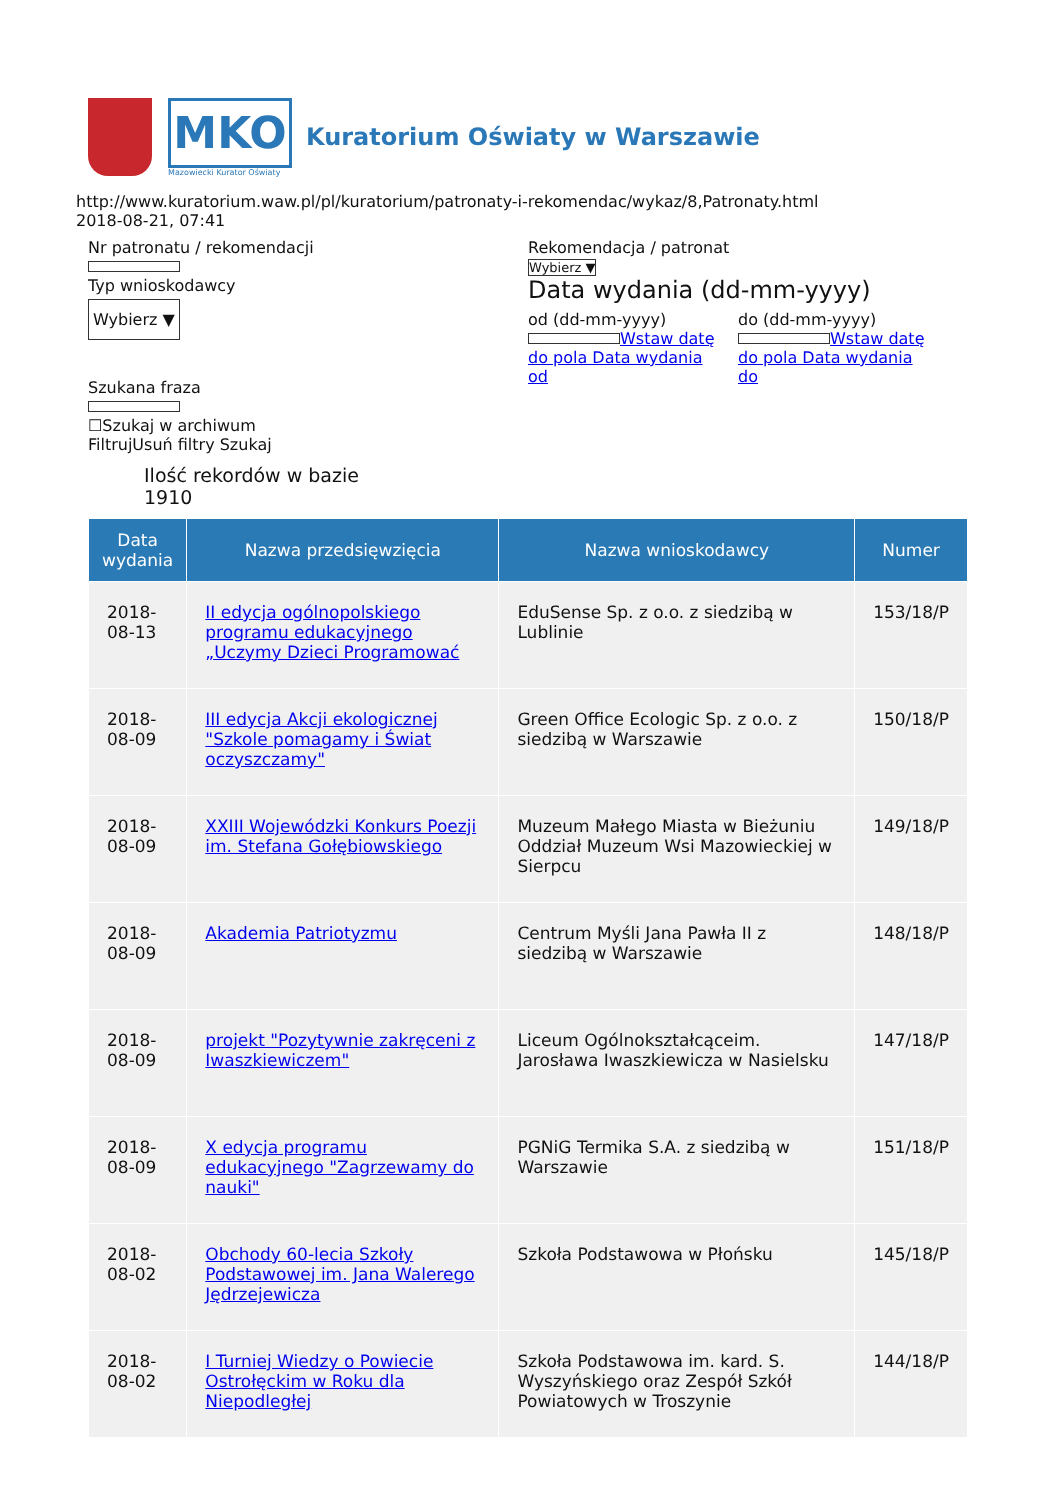MKO
Mazowiecki Kurator Oświaty
Kuratorium Oświaty w Warszawie
http://www.kuratorium.waw.pl/pl/kuratorium/patronaty-i-rekomendac/wykaz/8,Patronaty.html
2018-08-21, 07:41
Nr patronatu / rekomendacji
Typ wnioskodawcy
Wybierz ▼
Szukana fraza
☐Szukaj w archiwum
FiltrujUsuń filtry Szukaj
Rekomendacja / patronat
Wybierz ▼
Data wydania (dd-mm-yyyy)
od (dd-mm-yyyy)
Wstaw datę do pola Data wydania od
do (dd-mm-yyyy)
Wstaw datę do pola Data wydania do
Ilość rekordów w bazie
1910
| Data wydania | Nazwa przedsięwzięcia | Nazwa wnioskodawcy | Numer |
| --- | --- | --- | --- |
| 2018-08-13 | II edycja ogólnopolskiego programu edukacyjnego „Uczymy Dzieci Programować | EduSense Sp. z o.o. z siedzibą w Lublinie | 153/18/P |
| 2018-08-09 | III edycja Akcji ekologicznej "Szkole pomagamy i Świat oczyszczamy" | Green Office Ecologic Sp. z o.o. z siedzibą w Warszawie | 150/18/P |
| 2018-08-09 | XXIII Wojewódzki Konkurs Poezji im. Stefana Gołębiowskiego | Muzeum Małego Miasta w Bieżuniu Oddział Muzeum Wsi Mazowieckiej w Sierpcu | 149/18/P |
| 2018-08-09 | Akademia Patriotyzmu | Centrum Myśli Jana Pawła II z siedzibą w Warszawie | 148/18/P |
| 2018-08-09 | projekt "Pozytywnie zakręceni z Iwaszkiewiczem" | Liceum Ogólnokształcąceim. Jarosława Iwaszkiewicza w Nasielsku | 147/18/P |
| 2018-08-09 | X edycja programu edukacyjnego "Zagrzewamy do nauki" | PGNiG Termika S.A. z siedzibą w Warszawie | 151/18/P |
| 2018-08-02 | Obchody 60-lecia Szkoły Podstawowej im. Jana Walerego Jędrzejewicza | Szkoła Podstawowa w Płońsku | 145/18/P |
| 2018-08-02 | I Turniej Wiedzy o Powiecie Ostrołęckim w Roku dla Niepodległej | Szkoła Podstawowa im. kard. S. Wyszyńskiego oraz Zespół Szkół Powiatowych w Troszynie | 144/18/P |